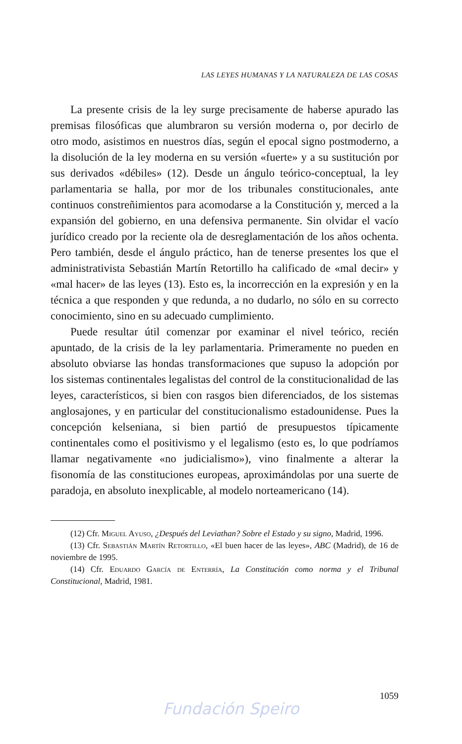LAS LEYES HUMANAS Y LA NATURALEZA DE LAS COSAS
La presente crisis de la ley surge precisamente de haberse apurado las premisas filosóficas que alumbraron su versión moderna o, por decirlo de otro modo, asistimos en nuestros días, según el epocal signo postmoderno, a la disolución de la ley moderna en su versión «fuerte» y a su sustitución por sus derivados «débiles» (12). Desde un ángulo teórico-conceptual, la ley parlamentaria se halla, por mor de los tribunales constitucionales, ante continuos constreñimientos para acomodarse a la Constitución y, merced a la expansión del gobierno, en una defensiva permanente. Sin olvidar el vacío jurídico creado por la reciente ola de desreglamentación de los años ochenta. Pero también, desde el ángulo práctico, han de tenerse presentes los que el administrativista Sebastián Martín Retortillo ha calificado de «mal decir» y «mal hacer» de las leyes (13). Esto es, la incorrección en la expresión y en la técnica a que responden y que redunda, a no dudarlo, no sólo en su correcto conocimiento, sino en su adecuado cumplimiento.
Puede resultar útil comenzar por examinar el nivel teórico, recién apuntado, de la crisis de la ley parlamentaria. Primeramente no pueden en absoluto obviarse las hondas transformaciones que supuso la adopción por los sistemas continentales legalistas del control de la constitucionalidad de las leyes, característicos, si bien con rasgos bien diferenciados, de los sistemas anglosajones, y en particular del constitucionalismo estadounidense. Pues la concepción kelseniana, si bien partió de presupuestos típicamente continentales como el positivismo y el legalismo (esto es, lo que podríamos llamar negativamente «no judicialismo»), vino finalmente a alterar la fisonomía de las constituciones europeas, aproximándolas por una suerte de paradoja, en absoluto inexplicable, al modelo norteamericano (14).
(12) Cfr. Miguel Ayuso, ¿Después del Leviathan? Sobre el Estado y su signo, Madrid, 1996.
(13) Cfr. Sebastián Martín Retortillo, «El buen hacer de las leyes», ABC (Madrid), de 16 de noviembre de 1995.
(14) Cfr. Eduardo García de Enterría, La Constitución como norma y el Tribunal Constitucional, Madrid, 1981.
1059
Fundación Speiro